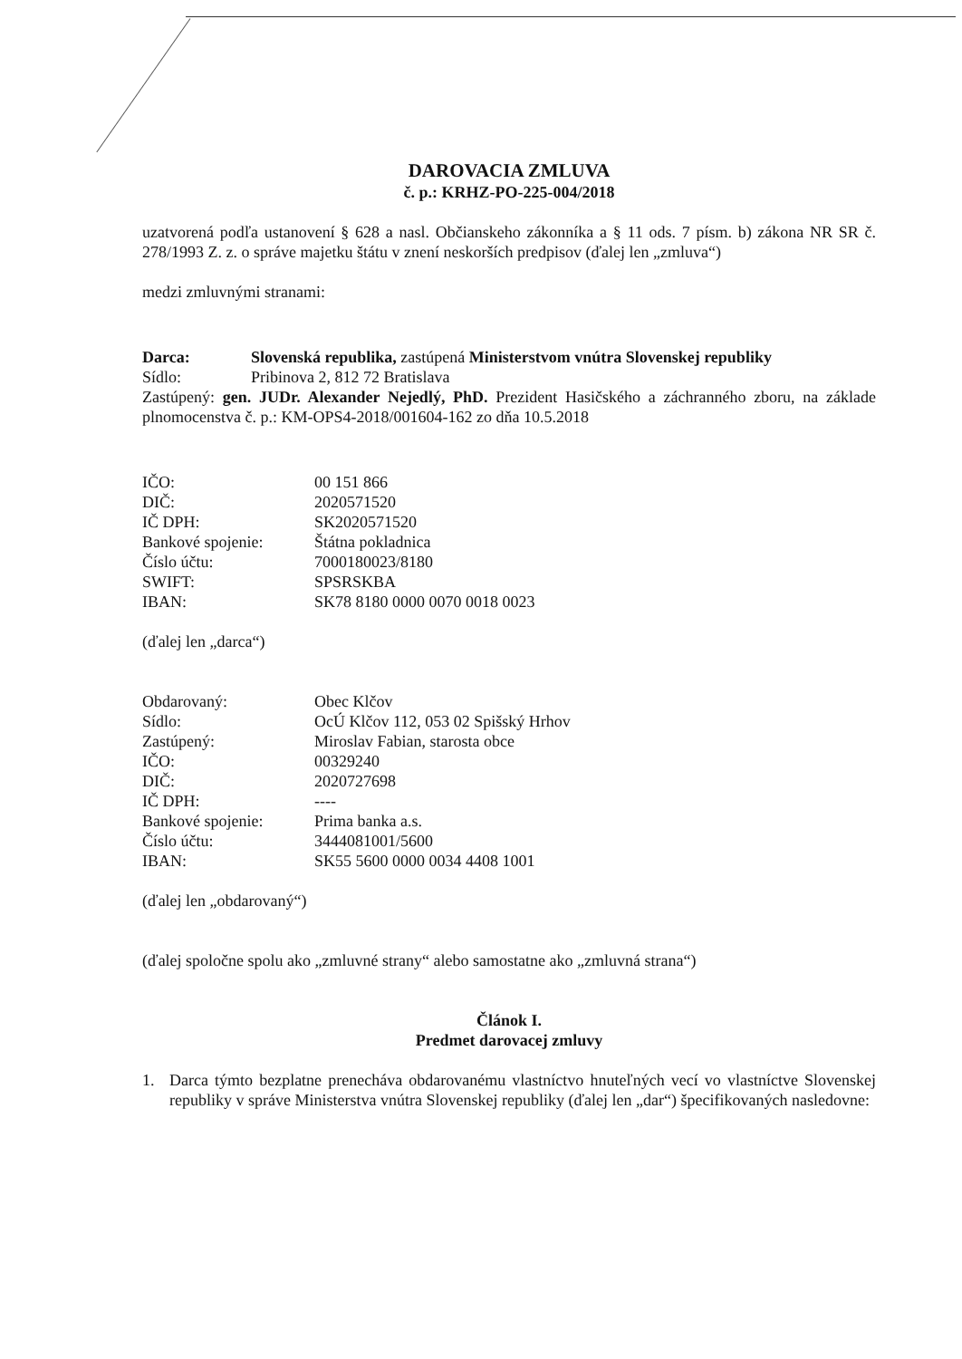DAROVACIA ZMLUVA
č. p.: KRHZ-PO-225-004/2018
uzatvorená podľa ustanovení § 628 a nasl. Občianskeho zákonníka a § 11 ods. 7 písm. b) zákona NR SR č. 278/1993 Z. z. o správe majetku štátu v znení neskorších predpisov (ďalej len „zmluva“)
medzi zmluvnými stranami:
Darca: Slovenská republika, zastúpená Ministerstvom vnútra Slovenskej republiky
Sídlo: Pribinova 2, 812 72 Bratislava
Zastúpený: gen. JUDr. Alexander Nejedlý, PhD. Prezident Hasičského a záchranného zboru, na základe plnomocenstva č. p.: KM-OPS4-2018/001604-162 zo dňa 10.5.2018
IČO: 00 151 866
DIČ: 2020571520
IČ DPH: SK2020571520
Bankové spojenie: Štátna pokladnica
Číslo účtu: 7000180023/8180
SWIFT: SPSRSKBA
IBAN: SK78 8180 0000 0070 0018 0023
(ďalej len „darca“)
Obdarovaný: Obec Klčov
Sídlo: OcÚ Klčov 112, 053 02 Spišský Hrhov
Zastúpený: Miroslav Fabian, starosta obce
IČO: 00329240
DIČ: 2020727698
IČ DPH: ----
Bankové spojenie: Prima banka a.s.
Číslo účtu: 3444081001/5600
IBAN: SK55 5600 0000 0034 4408 1001
(ďalej len „obdarovaný“)
(ďalej spoločne spolu ako „zmluvné strany“ alebo samostatne ako „zmluvná strana“)
Článok I.
Predmet darovacej zmluvy
1. Darca týmto bezplatne prenecháva obdarovanému vlastníctvo hnuteľných vecí vo vlastníctve Slovenskej republiky v správe Ministerstva vnútra Slovenskej republiky (ďalej len „dar“) špecifikovaných nasledovne: